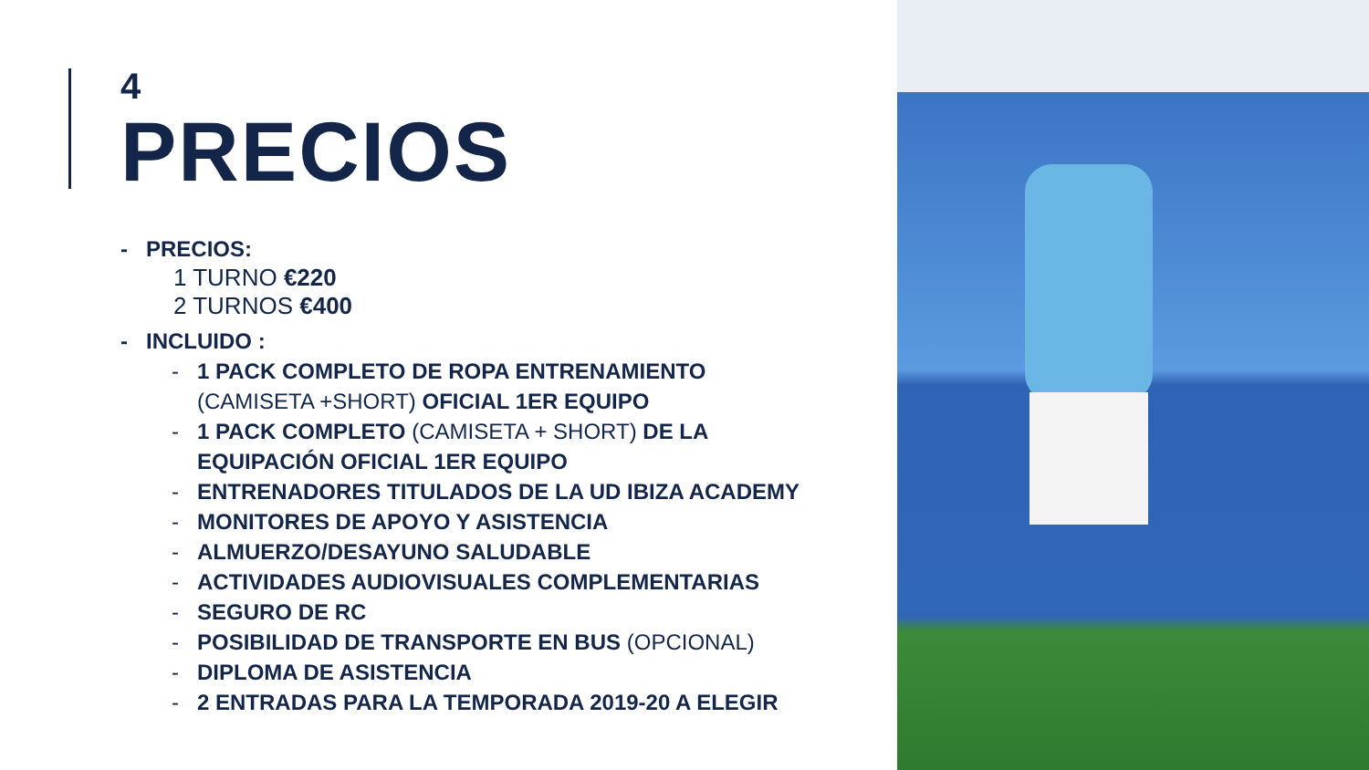4
PRECIOS
- PRECIOS:
1 TURNO €220
2 TURNOS €400
- INCLUIDO :
- 1 PACK COMPLETO DE ROPA ENTRENAMIENTO
(CAMISETA +SHORT) OFICIAL 1ER EQUIPO
- 1 PACK COMPLETO (CAMISETA + SHORT) DE LA
EQUIPACIÓN OFICIAL 1ER EQUIPO
- ENTRENADORES TITULADOS DE LA UD IBIZA ACADEMY
- MONITORES DE APOYO Y ASISTENCIA
- ALMUERZO/DESAYUNO SALUDABLE
- ACTIVIDADES AUDIOVISUALES COMPLEMENTARIAS
- SEGURO DE RC
- POSIBILIDAD DE TRANSPORTE EN BUS (OPCIONAL)
- DIPLOMA DE ASISTENCIA
- 2 ENTRADAS PARA LA TEMPORADA 2019-20 A ELEGIR